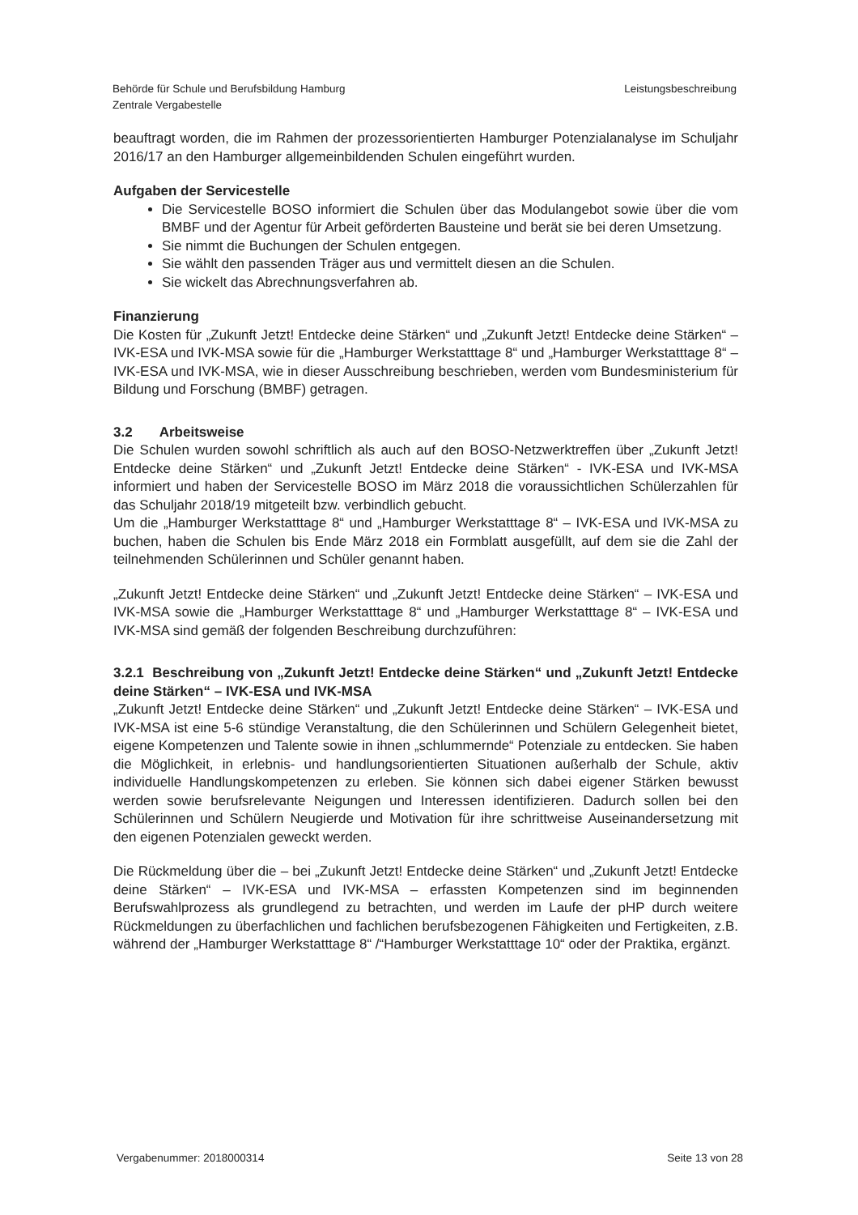Behörde für Schule und Berufsbildung Hamburg
Zentrale Vergabestelle
Leistungsbeschreibung
beauftragt worden, die im Rahmen der prozessorientierten Hamburger Potenzialanalyse im Schuljahr 2016/17 an den Hamburger allgemeinbildenden Schulen eingeführt wurden.
Aufgaben der Servicestelle
Die Servicestelle BOSO informiert die Schulen über das Modulangebot sowie über die vom BMBF und der Agentur für Arbeit geförderten Bausteine und berät sie bei deren Umsetzung.
Sie nimmt die Buchungen der Schulen entgegen.
Sie wählt den passenden Träger aus und vermittelt diesen an die Schulen.
Sie wickelt das Abrechnungsverfahren ab.
Finanzierung
Die Kosten für „Zukunft Jetzt! Entdecke deine Stärken“ und „Zukunft Jetzt! Entdecke deine Stärken“ – IVK-ESA und IVK-MSA sowie für die „Hamburger Werkstatttage 8“ und „Hamburger Werkstatttage 8“ – IVK-ESA und IVK-MSA, wie in dieser Ausschreibung beschrieben, werden vom Bundesministerium für Bildung und Forschung (BMBF) getragen.
3.2 Arbeitsweise
Die Schulen wurden sowohl schriftlich als auch auf den BOSO-Netzwerktreffen über „Zukunft Jetzt! Entdecke deine Stärken“ und „Zukunft Jetzt! Entdecke deine Stärken“ - IVK-ESA und IVK-MSA informiert und haben der Servicestelle BOSO im März 2018 die voraussichtlichen Schülerzahlen für das Schuljahr 2018/19 mitgeteilt bzw. verbindlich gebucht.
Um die „Hamburger Werkstatttage 8“ und „Hamburger Werkstatttage 8“ – IVK-ESA und IVK-MSA zu buchen, haben die Schulen bis Ende März 2018 ein Formblatt ausgefüllt, auf dem sie die Zahl der teilnehmenden Schülerinnen und Schüler genannt haben.
„Zukunft Jetzt! Entdecke deine Stärken“ und „Zukunft Jetzt! Entdecke deine Stärken“ – IVK-ESA und IVK-MSA sowie die „Hamburger Werkstatttage 8“ und „Hamburger Werkstatttage 8“ – IVK-ESA und IVK-MSA sind gemäß der folgenden Beschreibung durchzuführen:
3.2.1 Beschreibung von „Zukunft Jetzt! Entdecke deine Stärken“ und „Zukunft Jetzt! Entdecke deine Stärken“ – IVK-ESA und IVK-MSA
„Zukunft Jetzt! Entdecke deine Stärken“ und „Zukunft Jetzt! Entdecke deine Stärken“ – IVK-ESA und IVK-MSA ist eine 5-6 stündige Veranstaltung, die den Schülerinnen und Schülern Gelegenheit bietet, eigene Kompetenzen und Talente sowie in ihnen „schlummernde“ Potenziale zu entdecken. Sie haben die Möglichkeit, in erlebnis- und handlungsorientierten Situationen außerhalb der Schule, aktiv individuelle Handlungskompetenzen zu erleben. Sie können sich dabei eigener Stärken bewusst werden sowie berufsrelevante Neigungen und Interessen identifizieren. Dadurch sollen bei den Schülerinnen und Schülern Neugierde und Motivation für ihre schrittweise Auseinandersetzung mit den eigenen Potenzialen geweckt werden.
Die Rückmeldung über die – bei „Zukunft Jetzt! Entdecke deine Stärken“ und „Zukunft Jetzt! Entdecke deine Stärken“ – IVK-ESA und IVK-MSA – erfassten Kompetenzen sind im beginnenden Berufswahlprozess als grundlegend zu betrachten, und werden im Laufe der pHP durch weitere Rückmeldungen zu überfachlichen und fachlichen berufsbezogenen Fähigkeiten und Fertigkeiten, z.B. während der „Hamburger Werkstatttage 8“ /“Hamburger Werkstatttage 10“ oder der Praktika, ergänzt.
Vergabenummer: 2018000314 Seite 13 von 28